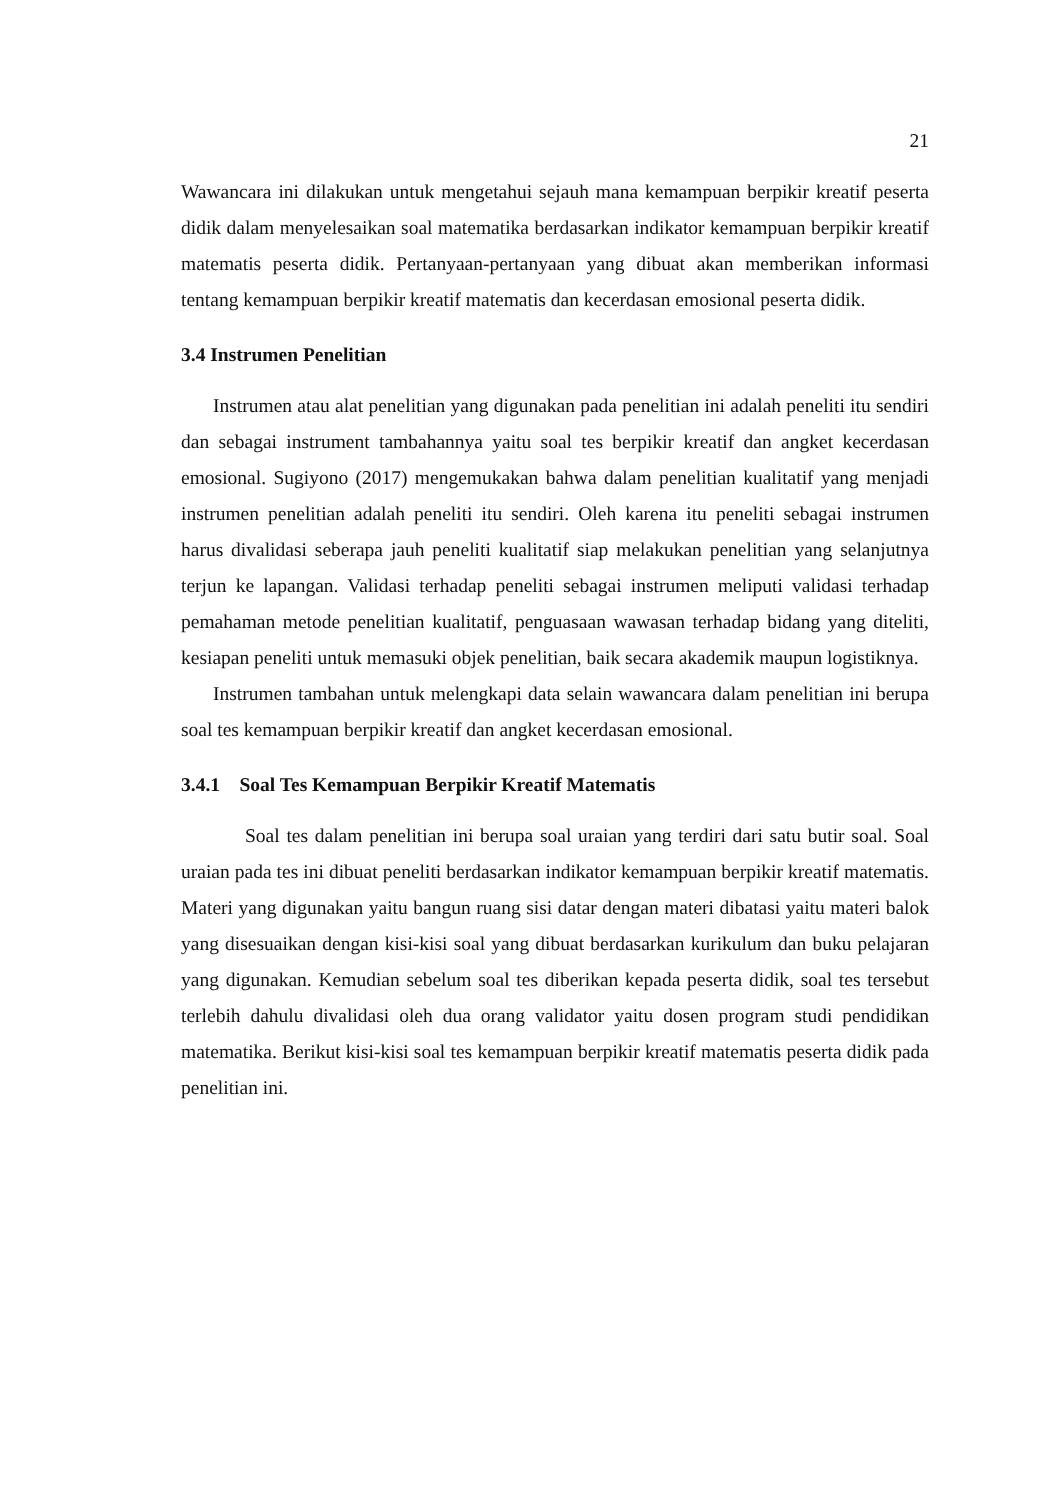21
Wawancara ini dilakukan untuk mengetahui sejauh mana kemampuan berpikir kreatif peserta didik dalam menyelesaikan soal matematika berdasarkan indikator kemampuan berpikir kreatif matematis peserta didik. Pertanyaan-pertanyaan yang dibuat akan memberikan informasi tentang kemampuan berpikir kreatif matematis dan kecerdasan emosional peserta didik.
3.4 Instrumen Penelitian
Instrumen atau alat penelitian yang digunakan pada penelitian ini adalah peneliti itu sendiri dan sebagai instrument tambahannya yaitu soal tes berpikir kreatif dan angket kecerdasan emosional. Sugiyono (2017) mengemukakan bahwa dalam penelitian kualitatif yang menjadi instrumen penelitian adalah peneliti itu sendiri. Oleh karena itu peneliti sebagai instrumen harus divalidasi seberapa jauh peneliti kualitatif siap melakukan penelitian yang selanjutnya terjun ke lapangan. Validasi terhadap peneliti sebagai instrumen meliputi validasi terhadap pemahaman metode penelitian kualitatif, penguasaan wawasan terhadap bidang yang diteliti, kesiapan peneliti untuk memasuki objek penelitian, baik secara akademik maupun logistiknya.
Instrumen tambahan untuk melengkapi data selain wawancara dalam penelitian ini berupa soal tes kemampuan berpikir kreatif dan angket kecerdasan emosional.
3.4.1 Soal Tes Kemampuan Berpikir Kreatif Matematis
Soal tes dalam penelitian ini berupa soal uraian yang terdiri dari satu butir soal. Soal uraian pada tes ini dibuat peneliti berdasarkan indikator kemampuan berpikir kreatif matematis. Materi yang digunakan yaitu bangun ruang sisi datar dengan materi dibatasi yaitu materi balok yang disesuaikan dengan kisi-kisi soal yang dibuat berdasarkan kurikulum dan buku pelajaran yang digunakan. Kemudian sebelum soal tes diberikan kepada peserta didik, soal tes tersebut terlebih dahulu divalidasi oleh dua orang validator yaitu dosen program studi pendidikan matematika. Berikut kisi-kisi soal tes kemampuan berpikir kreatif matematis peserta didik pada penelitian ini.